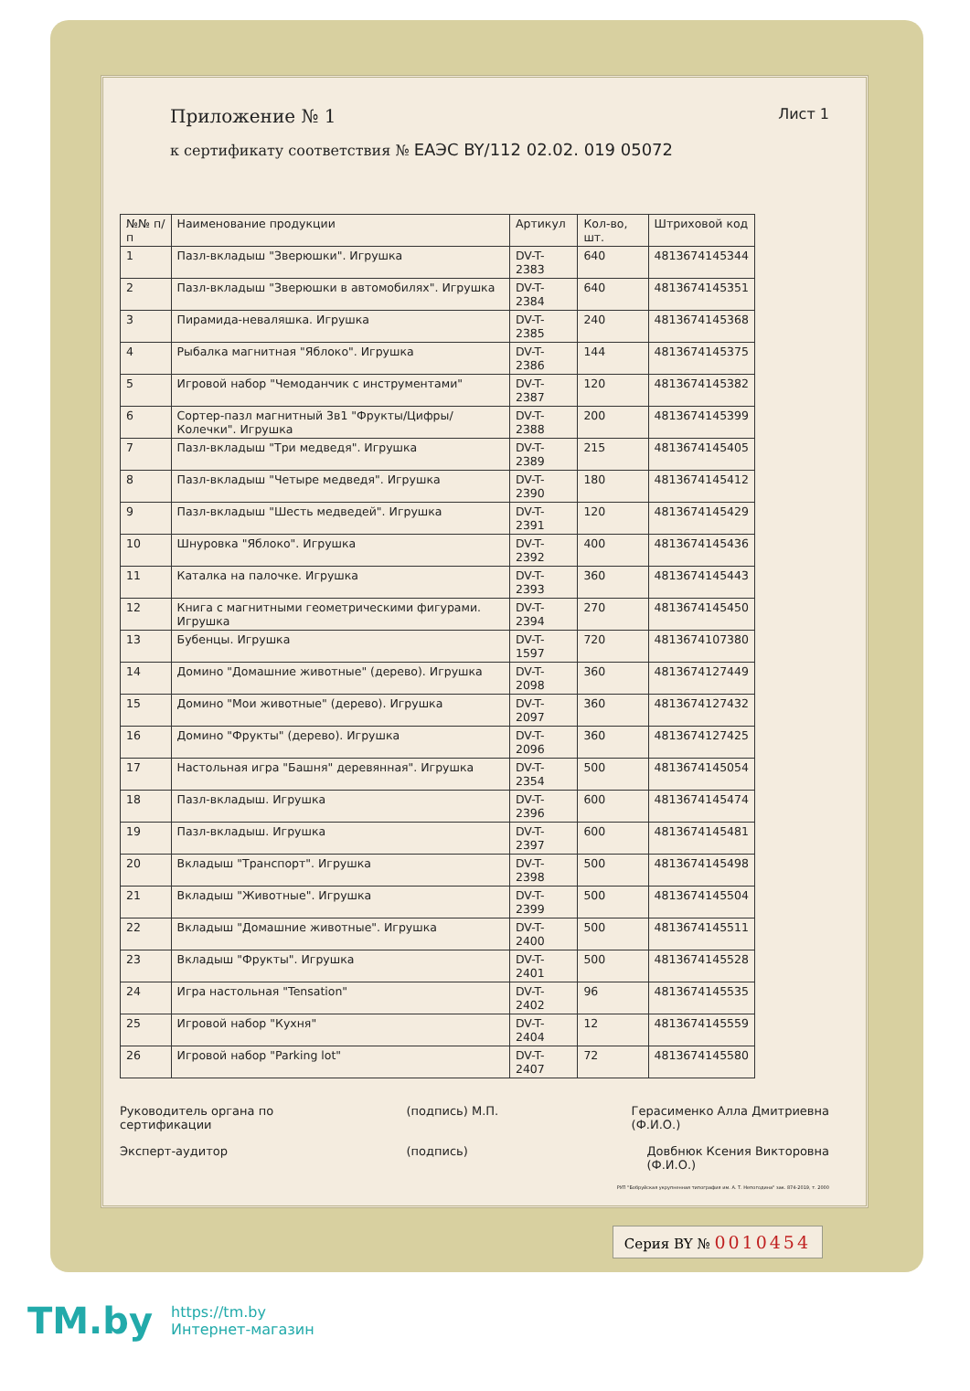Приложение № 1
Лист 1
к сертификату соответствия № ЕАЭС BY/112 02.02. 019 05072
| №№ п/п | Наименование продукции | Артикул | Кол-во, шт. | Штриховой код |
| --- | --- | --- | --- | --- |
| 1 | Пазл-вкладыш "Зверюшки". Игрушка | DV-T-2383 | 640 | 4813674145344 |
| 2 | Пазл-вкладыш "Зверюшки в автомобилях". Игрушка | DV-T-2384 | 640 | 4813674145351 |
| 3 | Пирамида-неваляшка. Игрушка | DV-T-2385 | 240 | 4813674145368 |
| 4 | Рыбалка магнитная "Яблоко". Игрушка | DV-T-2386 | 144 | 4813674145375 |
| 5 | Игровой набор "Чемоданчик с инструментами" | DV-T-2387 | 120 | 4813674145382 |
| 6 | Сортер-пазл магнитный 3в1 "Фрукты/Цифры/Колечки". Игрушка | DV-T-2388 | 200 | 4813674145399 |
| 7 | Пазл-вкладыш "Три медведя". Игрушка | DV-T-2389 | 215 | 4813674145405 |
| 8 | Пазл-вкладыш "Четыре медведя". Игрушка | DV-T-2390 | 180 | 4813674145412 |
| 9 | Пазл-вкладыш "Шесть медведей". Игрушка | DV-T-2391 | 120 | 4813674145429 |
| 10 | Шнуровка "Яблоко". Игрушка | DV-T-2392 | 400 | 4813674145436 |
| 11 | Каталка на палочке. Игрушка | DV-T-2393 | 360 | 4813674145443 |
| 12 | Книга с магнитными геометрическими фигурами. Игрушка | DV-T-2394 | 270 | 4813674145450 |
| 13 | Бубенцы. Игрушка | DV-T-1597 | 720 | 4813674107380 |
| 14 | Домино "Домашние животные" (дерево). Игрушка | DV-T-2098 | 360 | 4813674127449 |
| 15 | Домино "Мои животные" (дерево). Игрушка | DV-T-2097 | 360 | 4813674127432 |
| 16 | Домино "Фрукты" (дерево). Игрушка | DV-T-2096 | 360 | 4813674127425 |
| 17 | Настольная игра "Башня" деревянная". Игрушка | DV-T-2354 | 500 | 4813674145054 |
| 18 | Пазл-вкладыш. Игрушка | DV-T-2396 | 600 | 4813674145474 |
| 19 | Пазл-вкладыш. Игрушка | DV-T-2397 | 600 | 4813674145481 |
| 20 | Вкладыш "Транспорт". Игрушка | DV-T-2398 | 500 | 4813674145498 |
| 21 | Вкладыш "Животные". Игрушка | DV-T-2399 | 500 | 4813674145504 |
| 22 | Вкладыш "Домашние животные". Игрушка | DV-T-2400 | 500 | 4813674145511 |
| 23 | Вкладыш "Фрукты". Игрушка | DV-T-2401 | 500 | 4813674145528 |
| 24 | Игра настольная "Tensation" | DV-T-2402 | 96 | 4813674145535 |
| 25 | Игровой набор "Кухня" | DV-T-2404 | 12 | 4813674145559 |
| 26 | Игровой набор "Parking lot" | DV-T-2407 | 72 | 4813674145580 |
Руководитель органа по
сертификации (подпись) М.П. Герасименко Алла Дмитриевна
(Ф.И.О.)
Эксперт-аудитор (подпись) Довбнюк Ксения Викторовна
(Ф.И.О.)
РУП "Бобруйская укрупненная типография им. А. Т. Непогодина" зак. 874-2019, т. 2000
Серия BY № 0010454
TM.by https://tm.by
Интернет-магазин